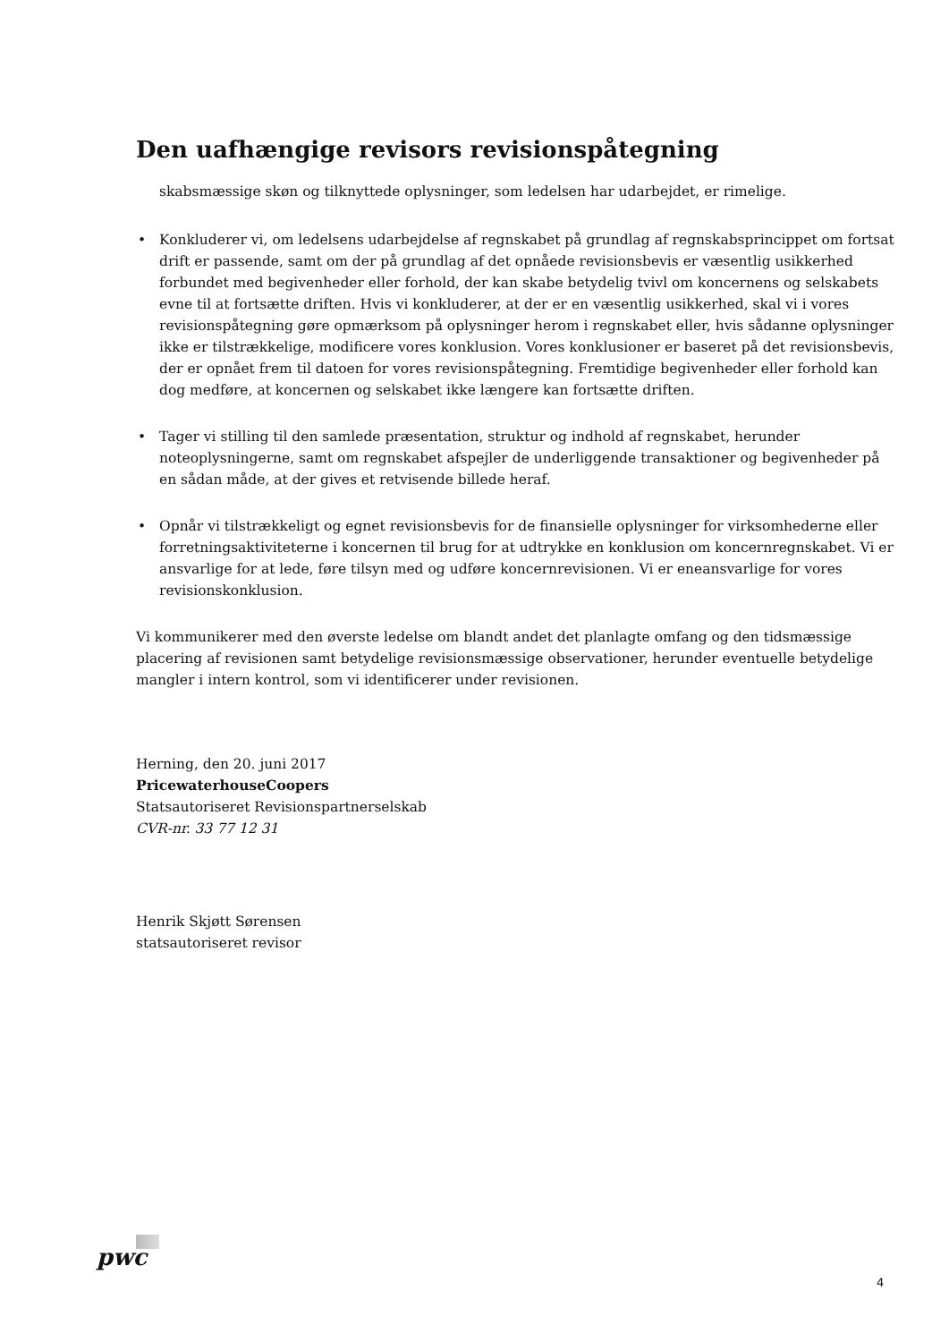Den uafhængige revisors revisionspåtegning
skabsmæssige skøn og tilknyttede oplysninger, som ledelsen har udarbejdet, er rimelige.
• Konkluderer vi, om ledelsens udarbejdelse af regnskabet på grundlag af regnskabsprincippet om fortsat drift er passende, samt om der på grundlag af det opnåede revisionsbevis er væsentlig usikkerhed forbundet med begivenheder eller forhold, der kan skabe betydelig tvivl om koncernens og selskabets evne til at fortsætte driften. Hvis vi konkluderer, at der er en væsentlig usikkerhed, skal vi i vores revisionspåtegning gøre opmærksom på oplysninger herom i regnskabet eller, hvis sådanne oplysninger ikke er tilstrækkelige, modificere vores konklusion. Vores konklusioner er baseret på det revisionsbevis, der er opnået frem til datoen for vores revisionspåtegning. Fremtidige begivenheder eller forhold kan dog medføre, at koncernen og selskabet ikke længere kan fortsætte driften.
• Tager vi stilling til den samlede præsentation, struktur og indhold af regnskabet, herunder noteoplysningerne, samt om regnskabet afspejler de underliggende transaktioner og begivenheder på en sådan måde, at der gives et retvisende billede heraf.
• Opnår vi tilstrækkeligt og egnet revisionsbevis for de finansielle oplysninger for virksomhederne eller forretningsaktiviteterne i koncernen til brug for at udtrykke en konklusion om koncernregnskabet. Vi er ansvarlige for at lede, føre tilsyn med og udføre koncernrevisionen. Vi er eneansvarlige for vores revisionskonklusion.
Vi kommunikerer med den øverste ledelse om blandt andet det planlagte omfang og den tidsmæssige placering af revisionen samt betydelige revisionsmæssige observationer, herunder eventuelle betydelige mangler i intern kontrol, som vi identificerer under revisionen.
Herning, den 20. juni 2017
PricewaterhouseCoopers
Statsautoriseret Revisionspartnerselskab
CVR-nr. 33 77 12 31
Henrik Skjøtt Sørensen
statsautoriseret revisor
pwc
4